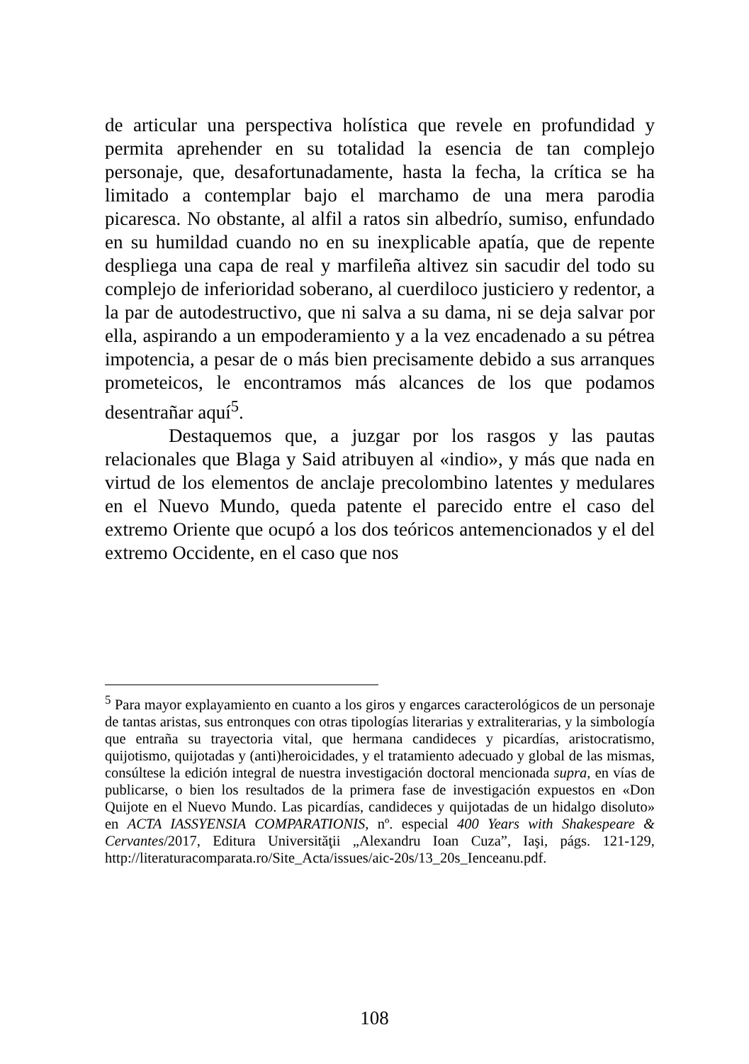de articular una perspectiva holística que revele en profundidad y permita aprehender en su totalidad la esencia de tan complejo personaje, que, desafortunadamente, hasta la fecha, la crítica se ha limitado a contemplar bajo el marchamo de una mera parodia picaresca. No obstante, al alfil a ratos sin albedrío, sumiso, enfundado en su humildad cuando no en su inexplicable apatía, que de repente despliega una capa de real y marfileña altivez sin sacudir del todo su complejo de inferioridad soberano, al cuerdiloco justiciero y redentor, a la par de autodestructivo, que ni salva a su dama, ni se deja salvar por ella, aspirando a un empoderamiento y a la vez encadenado a su pétrea impotencia, a pesar de o más bien precisamente debido a sus arranques prometeicos, le encontramos más alcances de los que podamos desentrañar aquí<sup>5</sup>.
Destaquemos que, a juzgar por los rasgos y las pautas relacionales que Blaga y Said atribuyen al «indio», y más que nada en virtud de los elementos de anclaje precolombino latentes y medulares en el Nuevo Mundo, queda patente el parecido entre el caso del extremo Oriente que ocupó a los dos teóricos antemencionados y el del extremo Occidente, en el caso que nos
<sup>5</sup> Para mayor explayamiento en cuanto a los giros y engarces caracterológicos de un personaje de tantas aristas, sus entronques con otras tipologías literarias y extraliterarias, y la simbología que entraña su trayectoria vital, que hermana candideces y picardías, aristocratismo, quijotismo, quijotadas y (anti)heroicidades, y el tratamiento adecuado y global de las mismas, consúltese la edición integral de nuestra investigación doctoral mencionada supra, en vías de publicarse, o bien los resultados de la primera fase de investigación expuestos en «Don Quijote en el Nuevo Mundo. Las picardías, candideces y quijotadas de un hidalgo disoluto» en ACTA IASSYENSIA COMPARATIONIS, nº. especial 400 Years with Shakespeare & Cervantes/2017, Editura Universităţii „Alexandru Ioan Cuza”, Iaşi, págs. 121-129, http://literaturacomparata.ro/Site_Acta/issues/aic-20s/13_20s_Ienceanu.pdf.
108